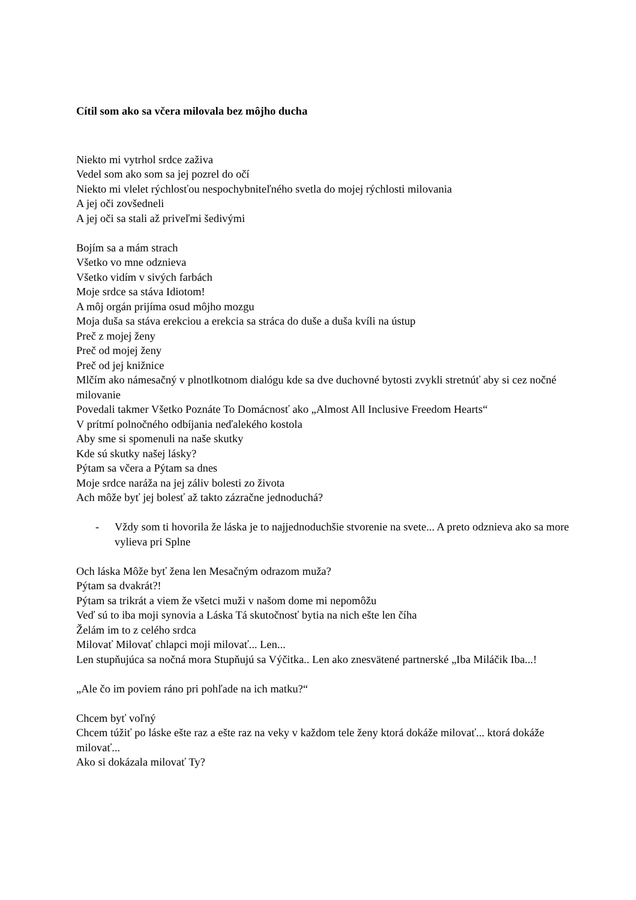Cítil som ako sa včera milovala bez môjho ducha
Niekto mi vytrhol srdce zaživa
Vedel som ako som sa jej pozrel do očí
Niekto mi vlelet rýchlosťou nespochybniteľného svetla do mojej rýchlosti milovania
A jej oči zovšedneli
A jej oči sa stali až priveľmi šedivými
Bojím sa a mám strach
Všetko vo mne odznieva
Všetko vidím v sivých farbách
Moje srdce sa stáva Idiotom!
A môj orgán prijíma osud môjho mozgu
Moja duša sa stáva erekciou a erekcia sa stráca do duše a duša kvíli na ústup
Preč z mojej ženy
Preč od mojej ženy
Preč od jej knižnice
Mlčím ako námesačný v plnotlkotnom dialógu kde sa dve duchovné bytosti zvykli stretnúť aby si cez nočné milovanie
Povedali takmer Všetko Poznáte To Domácnosť ako „Almost All Inclusive Freedom Hearts“
V prítmí polnočného odbíjania neďalekého kostola
Aby sme si spomenuli na naše skutky
Kde sú skutky našej lásky?
Pýtam sa včera a Pýtam sa dnes
Moje srdce naráža na jej záliv bolesti zo života
Ach môže byť jej bolesť až takto zázračne jednoduchá?
- Vždy som ti hovorila že láska je to najjednoduchšie stvorenie na svete... A preto odznieva ako sa more vylieva pri Splne
Och láska Môže byť žena len Mesačným odrazom muža?
Pýtam sa dvakrát?!
Pýtam sa trikrát a viem že všetci muži v našom dome mi nepomôžu
Veď sú to iba moji synovia a Láska Tá skutočnosť bytia na nich ešte len číha
Želám im to z celého srdca
Milovať Milovať chlapci moji milovať... Len...
Len stupňujúca sa nočná mora Stupňujú sa Výčitka.. Len ako znesvätené partnerské „Iba Miláčik Iba...!
„Ale čo im poviem ráno pri pohľade na ich matku?“
Chcem byť voľný
Chcem túžiť po láske ešte raz a ešte raz na veky v každom tele ženy ktorá dokáže milovať... ktorá dokáže milovať...
Ako si dokázala milovať Ty?